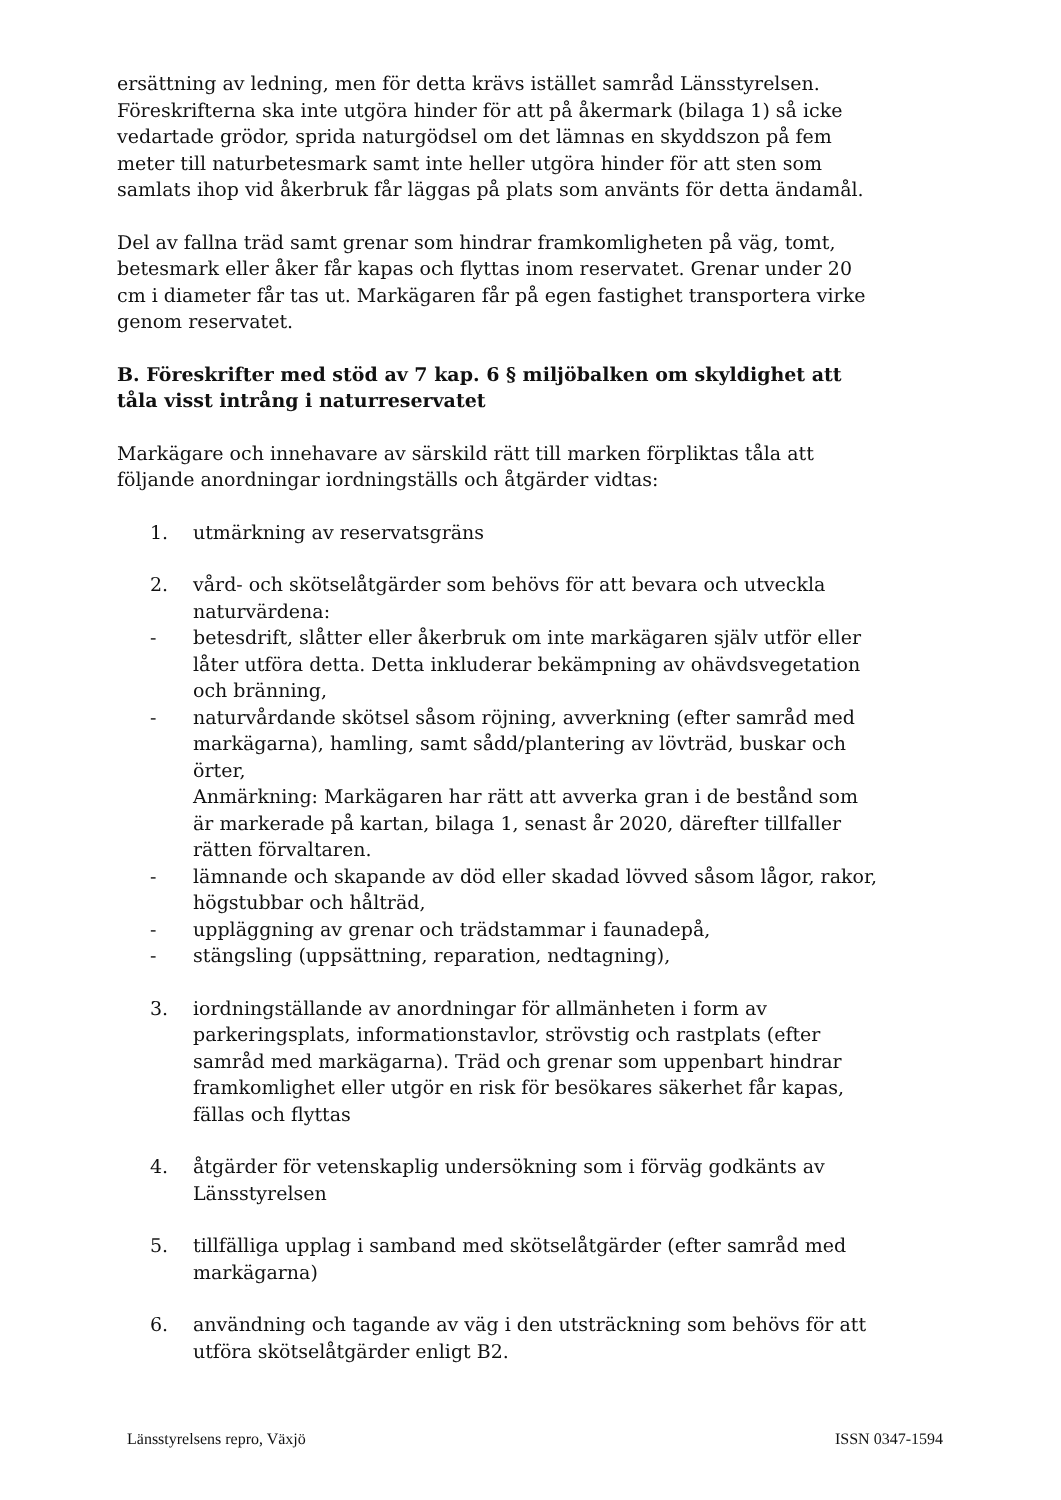ersättning av ledning, men för detta krävs istället samråd Länsstyrelsen. Föreskrifterna ska inte utgöra hinder för att på åkermark (bilaga 1) så icke vedartade grödor, sprida naturgödsel om det lämnas en skyddszon på fem meter till naturbetesmark samt inte heller utgöra hinder för att sten som samlats ihop vid åkerbruk får läggas på plats som använts för detta ändamål.
Del av fallna träd samt grenar som hindrar framkomligheten på väg, tomt, betesmark eller åker får kapas och flyttas inom reservatet. Grenar under 20 cm i diameter får tas ut. Markägaren får på egen fastighet transportera virke genom reservatet.
B. Föreskrifter med stöd av 7 kap. 6 § miljöbalken om skyldighet att tåla visst intrång i naturreservatet
Markägare och innehavare av särskild rätt till marken förpliktas tåla att följande anordningar iordningställs och åtgärder vidtas:
1. utmärkning av reservatsgräns
2. vård- och skötselåtgärder som behövs för att bevara och utveckla naturvärdena:
- betesdrift, slåtter eller åkerbruk om inte markägaren själv utför eller låter utföra detta. Detta inkluderar bekämpning av ohävdsvegetation och bränning,
- naturvårdande skötsel såsom röjning, avverkning (efter samråd med markägarna), hamling, samt sådd/plantering av lövträd, buskar och örter,
Anmärkning: Markägaren har rätt att avverka gran i de bestånd som är markerade på kartan, bilaga 1, senast år 2020, därefter tillfaller rätten förvaltaren.
- lämnande och skapande av död eller skadad lövved såsom lågor, rakor, högstubbar och hålträd,
- uppläggning av grenar och trädstammar i faunadepå,
- stängsling (uppsättning, reparation, nedtagning),
3. iordningställande av anordningar för allmänheten i form av parkeringsplats, informationstavlor, strövstig och rastplats (efter samråd med markägarna). Träd och grenar som uppenbart hindrar framkomlighet eller utgör en risk för besökares säkerhet får kapas, fällas och flyttas
4. åtgärder för vetenskaplig undersökning som i förväg godkänts av Länsstyrelsen
5. tillfälliga upplag i samband med skötselåtgärder (efter samråd med markägarna)
6. användning och tagande av väg i den utsträckning som behövs för att utföra skötselåtgärder enligt B2.
Länsstyrelsens repro, Växjö ISSN 0347-1594